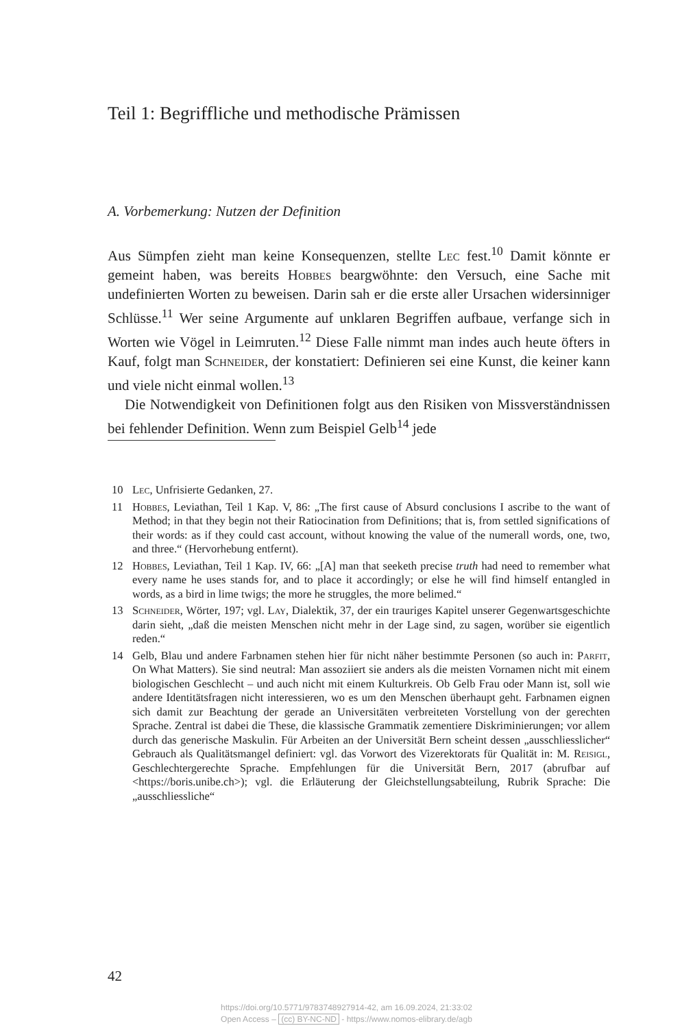Teil 1: Begriffliche und methodische Prämissen
A. Vorbemerkung: Nutzen der Definition
Aus Sümpfen zieht man keine Konsequenzen, stellte Lec fest.<sup>10</sup> Damit könnte er gemeint haben, was bereits Hobbes beargwöhnte: den Versuch, eine Sache mit undefinierten Worten zu beweisen. Darin sah er die erste aller Ursachen widersinniger Schlüsse.<sup>11</sup> Wer seine Argumente auf unklaren Begriffen aufbaue, verfange sich in Worten wie Vögel in Leimruten.<sup>12</sup> Diese Falle nimmt man indes auch heute öfters in Kauf, folgt man Schneider, der konstatiert: Definieren sei eine Kunst, die keiner kann und viele nicht einmal wollen.<sup>13</sup>
Die Notwendigkeit von Definitionen folgt aus den Risiken von Missverständnissen bei fehlender Definition. Wenn zum Beispiel Gelb<sup>14</sup> jede
10 Lec, Unfrisierte Gedanken, 27.
11 Hobbes, Leviathan, Teil 1 Kap. V, 86: „The first cause of Absurd conclusions I ascribe to the want of Method; in that they begin not their Ratiocination from Definitions; that is, from settled significations of their words: as if they could cast account, without knowing the value of the numerall words, one, two, and three.“ (Hervorhebung entfernt).
12 Hobbes, Leviathan, Teil 1 Kap. IV, 66: „[A] man that seeketh precise truth had need to remember what every name he uses stands for, and to place it accordingly; or else he will find himself entangled in words, as a bird in lime twigs; the more he struggles, the more belimed.“
13 Schneider, Wörter, 197; vgl. Lay, Dialektik, 37, der ein trauriges Kapitel unserer Gegenwartsgeschichte darin sieht, „daß die meisten Menschen nicht mehr in der Lage sind, zu sagen, worüber sie eigentlich reden.“
14 Gelb, Blau und andere Farbnamen stehen hier für nicht näher bestimmte Personen (so auch in: Parfit, On What Matters). Sie sind neutral: Man assoziiert sie anders als die meisten Vornamen nicht mit einem biologischen Geschlecht – und auch nicht mit einem Kulturkreis. Ob Gelb Frau oder Mann ist, soll wie andere Identitätsfragen nicht interessieren, wo es um den Menschen überhaupt geht. Farbnamen eignen sich damit zur Beachtung der gerade an Universitäten verbreiteten Vorstellung von der gerechten Sprache. Zentral ist dabei die These, die klassische Grammatik zementiere Diskriminierungen; vor allem durch das generische Maskulin. Für Arbeiten an der Universität Bern scheint dessen „ausschliesslicher“ Gebrauch als Qualitätsmangel definiert: vgl. das Vorwort des Vizerektorats für Qualität in: M. Reisigl, Geschlechtergerechte Sprache. Empfehlungen für die Universität Bern, 2017 (abrufbar auf <https://boris.unibe.ch>); vgl. die Erläuterung der Gleichstellungsabteilung, Rubrik Sprache: Die „ausschliessliche“
42
https://doi.org/10.5771/9783748927914-42, am 16.09.2024, 21:33:02
Open Access – (cc) BY-NC-ND - https://www.nomos-elibrary.de/agb